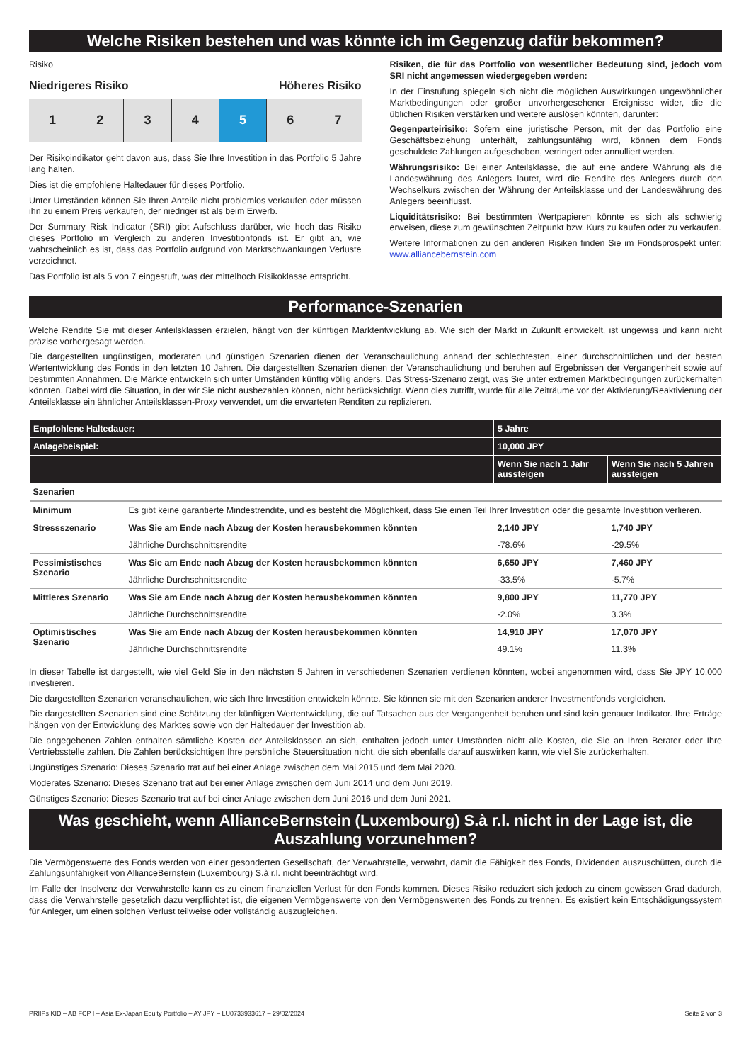Welche Risiken bestehen und was könnte ich im Gegenzug dafür bekommen?
Risiko
Niedrigeres Risiko Höheres Risiko
1 2 3 4 5 6 7
Der Risikoindikator geht davon aus, dass Sie Ihre Investition in das Portfolio 5 Jahre lang halten.
Dies ist die empfohlene Haltedauer für dieses Portfolio.
Unter Umständen können Sie Ihren Anteile nicht problemlos verkaufen oder müssen ihn zu einem Preis verkaufen, der niedriger ist als beim Erwerb.
Der Summary Risk Indicator (SRI) gibt Aufschluss darüber, wie hoch das Risiko dieses Portfolio im Vergleich zu anderen Investitionfonds ist. Er gibt an, wie wahrscheinlich es ist, dass das Portfolio aufgrund von Marktschwankungen Verluste verzeichnet.
Das Portfolio ist als 5 von 7 eingestuft, was der mittelhoch Risikoklasse entspricht.
Risiken, die für das Portfolio von wesentlicher Bedeutung sind, jedoch vom SRI nicht angemessen wiedergegeben werden:
In der Einstufung spiegeln sich nicht die möglichen Auswirkungen ungewöhnlicher Marktbedingungen oder großer unvorhergesehener Ereignisse wider, die die üblichen Risiken verstärken und weitere auslösen könnten, darunter:
Gegenparteirisiko: Sofern eine juristische Person, mit der das Portfolio eine Geschäftsbeziehung unterhält, zahlungsunfähig wird, können dem Fonds geschuldete Zahlungen aufgeschoben, verringert oder annulliert werden.
Währungsrisiko: Bei einer Anteilsklasse, die auf eine andere Währung als die Landeswährung des Anlegers lautet, wird die Rendite des Anlegers durch den Wechselkurs zwischen der Währung der Anteilsklasse und der Landeswährung des Anlegers beeinflusst.
Liquiditätsrisiko: Bei bestimmten Wertpapieren könnte es sich als schwierig erweisen, diese zum gewünschten Zeitpunkt bzw. Kurs zu kaufen oder zu verkaufen.
Weitere Informationen zu den anderen Risiken finden Sie im Fondsprospekt unter: www.alliancebernstein.com
Performance-Szenarien
Welche Rendite Sie mit dieser Anteilsklassen erzielen, hängt von der künftigen Marktentwicklung ab. Wie sich der Markt in Zukunft entwickelt, ist ungewiss und kann nicht präzise vorhergesagt werden.
Die dargestellten ungünstigen, moderaten und günstigen Szenarien dienen der Veranschaulichung anhand der schlechtesten, einer durchschnittlichen und der besten Wertentwicklung des Fonds in den letzten 10 Jahren. Die dargestellten Szenarien dienen der Veranschaulichung und beruhen auf Ergebnissen der Vergangenheit sowie auf bestimmten Annahmen. Die Märkte entwickeln sich unter Umständen künftig völlig anders. Das Stress-Szenario zeigt, was Sie unter extremen Marktbedingungen zurückerhalten könnten. Dabei wird die Situation, in der wir Sie nicht ausbezahlen können, nicht berücksichtigt. Wenn dies zutrifft, wurde für alle Zeiträume vor der Aktivierung/Reaktivierung der Anteilsklasse ein ähnlicher Anteilsklassen-Proxy verwendet, um die erwarteten Renditen zu replizieren.
| Empfohlene Haltedauer: | | 5 Jahre | |
| --- | --- | --- | --- |
| Anlagebeispiel: | | 10,000 JPY | |
| | | Wenn Sie nach 1 Jahr aussteigen | Wenn Sie nach 5 Jahren aussteigen |
| Szenarien | | | |
| Minimum | Es gibt keine garantierte Mindestrendite, und es besteht die Möglichkeit, dass Sie einen Teil Ihrer Investition oder die gesamte Investition verlieren. | | |
| Stressszenario | Was Sie am Ende nach Abzug der Kosten herausbekommen könnten | 2,140 JPY | 1,740 JPY |
| | Jährliche Durchschnittsrendite | -78.6% | -29.5% |
| Pessimistisches Szenario | Was Sie am Ende nach Abzug der Kosten herausbekommen könnten | 6,650 JPY | 7,460 JPY |
| | Jährliche Durchschnittsrendite | -33.5% | -5.7% |
| Mittleres Szenario | Was Sie am Ende nach Abzug der Kosten herausbekommen könnten | 9,800 JPY | 11,770 JPY |
| | Jährliche Durchschnittsrendite | -2.0% | 3.3% |
| Optimistisches Szenario | Was Sie am Ende nach Abzug der Kosten herausbekommen könnten | 14,910 JPY | 17,070 JPY |
| | Jährliche Durchschnittsrendite | 49.1% | 11.3% |
In dieser Tabelle ist dargestellt, wie viel Geld Sie in den nächsten 5 Jahren in verschiedenen Szenarien verdienen könnten, wobei angenommen wird, dass Sie JPY 10,000 investieren.
Die dargestellten Szenarien veranschaulichen, wie sich Ihre Investition entwickeln könnte. Sie können sie mit den Szenarien anderer Investmentfonds vergleichen.
Die dargestellten Szenarien sind eine Schätzung der künftigen Wertentwicklung, die auf Tatsachen aus der Vergangenheit beruhen und sind kein genauer Indikator. Ihre Erträge hängen von der Entwicklung des Marktes sowie von der Haltedauer der Investition ab.
Die angegebenen Zahlen enthalten sämtliche Kosten der Anteilsklassen an sich, enthalten jedoch unter Umständen nicht alle Kosten, die Sie an Ihren Berater oder Ihre Vertriebsstelle zahlen. Die Zahlen berücksichtigen Ihre persönliche Steuersituation nicht, die sich ebenfalls darauf auswirken kann, wie viel Sie zurückerhalten.
Ungünstiges Szenario: Dieses Szenario trat auf bei einer Anlage zwischen dem Mai 2015 und dem Mai 2020.
Moderates Szenario: Dieses Szenario trat auf bei einer Anlage zwischen dem Juni 2014 und dem Juni 2019.
Günstiges Szenario: Dieses Szenario trat auf bei einer Anlage zwischen dem Juni 2016 und dem Juni 2021.
Was geschieht, wenn AllianceBernstein (Luxembourg) S.à r.l. nicht in der Lage ist, die Auszahlung vorzunehmen?
Die Vermögenswerte des Fonds werden von einer gesonderten Gesellschaft, der Verwahrstelle, verwahrt, damit die Fähigkeit des Fonds, Dividenden auszuschütten, durch die Zahlungsunfähigkeit von AllianceBernstein (Luxembourg) S.à r.l. nicht beeinträchtigt wird.
Im Falle der Insolvenz der Verwahrstelle kann es zu einem finanziellen Verlust für den Fonds kommen. Dieses Risiko reduziert sich jedoch zu einem gewissen Grad dadurch, dass die Verwahrstelle gesetzlich dazu verpflichtet ist, die eigenen Vermögenswerte von den Vermögenswerten des Fonds zu trennen. Es existiert kein Entschädigungssystem für Anleger, um einen solchen Verlust teilweise oder vollständig auszugleichen.
PRIIPs KID – AB FCP I – Asia Ex-Japan Equity Portfolio – AY JPY – LU0733933617 – 29/02/2024 Seite 2 von 3